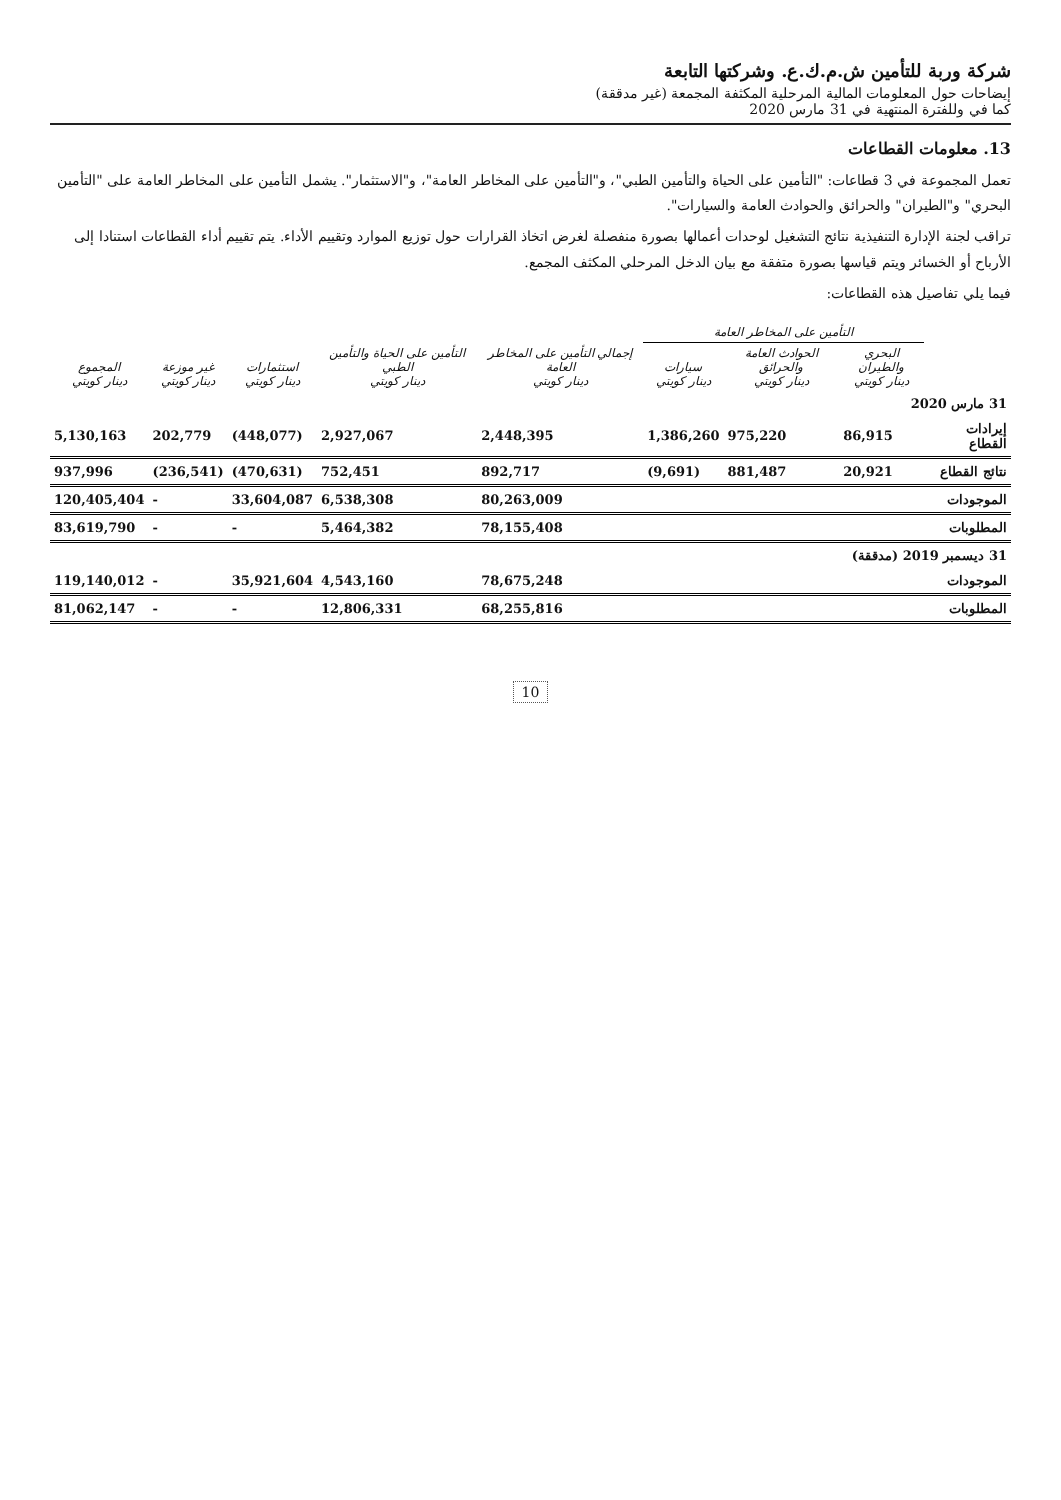شركة وربة للتأمين ش.م.ك.ع. وشركتها التابعة
إيضاحات حول المعلومات المالية المرحلية المكثفة المجمعة (غير مدققة)
كما في وللفترة المنتهية في 31 مارس 2020
13. معلومات القطاعات
تعمل المجموعة في 3 قطاعات: "التأمين على الحياة والتأمين الطبي"، و"التأمين على المخاطر العامة"، و"الاستثمار". يشمل التأمين على المخاطر العامة على "التأمين البحري" و"الطيران" والحرائق والحوادث العامة والسيارات".
تراقب لجنة الإدارة التنفيذية نتائج التشغيل لوحدات أعمالها بصورة منفصلة لغرض اتخاذ القرارات حول توزيع الموارد وتقييم الأداء. يتم تقييم أداء القطاعات استنادا إلى الأرباح أو الخسائر ويتم قياسها بصورة متفقة مع بيان الدخل المرحلي المكثف المجمع.
فيما يلي تفاصيل هذه القطاعات:
| | التأمين على المخاطر العامة | | | | | | | |
| --- | --- | --- | --- | --- | --- | --- | --- | --- |
| | البحري والطيران دينار كويتي | الحوادث العامة والحرائق دينار كويتي | سيارات دينار كويتي | إجمالي التأمين على المخاطر العامة دينار كويتي | التأمين على الحياة والتأمين الطبي دينار كويتي | استثمارات دينار كويتي | غير موزعة دينار كويتي | المجموع دينار كويتي |
| 31 مارس 2020 | | | | | | | | |
| إيرادات القطاع | 86,915 | 975,220 | 1,386,260 | 2,448,395 | 2,927,067 | (448,077) | 202,779 | 5,130,163 |
| نتائج القطاع | 20,921 | 881,487 | (9,691) | 892,717 | 752,451 | (470,631) | (236,541) | 937,996 |
| الموجودات | | | | 80,263,009 | 6,538,308 | 33,604,087 | - | 120,405,404 |
| المطلوبات | | | | 78,155,408 | 5,464,382 | - | - | 83,619,790 |
| 31 ديسمبر 2019 (مدققة) | | | | | | | | |
| الموجودات | | | | 78,675,248 | 4,543,160 | 35,921,604 | - | 119,140,012 |
| المطلوبات | | | | 68,255,816 | 12,806,331 | - | - | 81,062,147 |
10